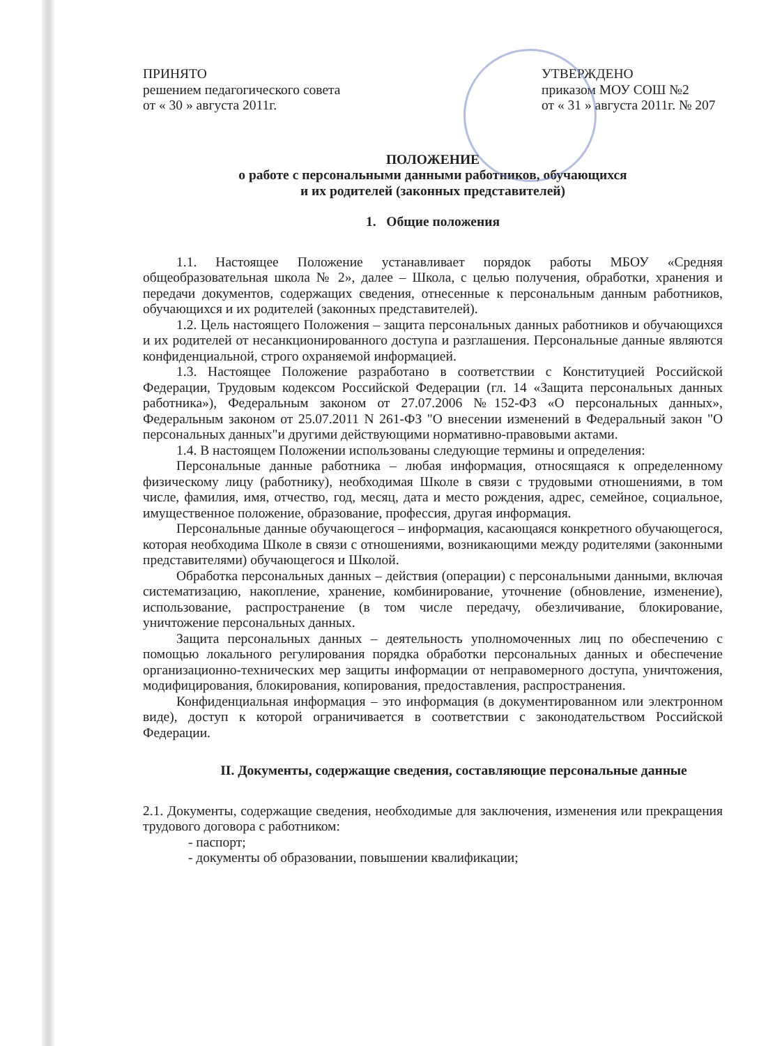ПРИНЯТО
решением педагогического совета
от « 30 » августа 2011г.
УТВЕРЖДЕНО
приказом МОУ СОШ №2
от « 31 » августа 2011г. № 207
ПОЛОЖЕНИЕ
о работе с персональными данными работников, обучающихся
и их родителей (законных представителей)
1. Общие положения
1.1. Настоящее Положение устанавливает порядок работы МБОУ «Средняя общеобразовательная школа № 2», далее – Школа, с целью получения, обработки, хранения и передачи документов, содержащих сведения, отнесенные к персональным данным работников, обучающихся и их родителей (законных представителей).
1.2. Цель настоящего Положения – защита персональных данных работников и обучающихся и их родителей от несанкционированного доступа и разглашения. Персональные данные являются конфиденциальной, строго охраняемой информацией.
1.3. Настоящее Положение разработано в соответствии с Конституцией Российской Федерации, Трудовым кодексом Российской Федерации (гл. 14 «Защита персональных данных работника»), Федеральным законом от 27.07.2006 №152-ФЗ «О персональных данных», Федеральным законом от 25.07.2011 N 261-ФЗ "О внесении изменений в Федеральный закон "О персональных данных"и другими действующими нормативно-правовыми актами.
1.4. В настоящем Положении использованы следующие термины и определения:
Персональные данные работника – любая информация, относящаяся к определенному физическому лицу (работнику), необходимая Школе в связи с трудовыми отношениями, в том числе, фамилия, имя, отчество, год, месяц, дата и место рождения, адрес, семейное, социальное, имущественное положение, образование, профессия, другая информация.
Персональные данные обучающегося – информация, касающаяся конкретного обучающегося, которая необходима Школе в связи с отношениями, возникающими между родителями (законными представителями) обучающегося и Школой.
Обработка персональных данных – действия (операции) с персональными данными, включая систематизацию, накопление, хранение, комбинирование, уточнение (обновление, изменение), использование, распространение (в том числе передачу, обезличивание, блокирование, уничтожение персональных данных.
Защита персональных данных – деятельность уполномоченных лиц по обеспечению с помощью локального регулирования порядка обработки персональных данных и обеспечение организационно-технических мер защиты информации от неправомерного доступа, уничтожения, модифицирования, блокирования, копирования, предоставления, распространения.
Конфиденциальная информация – это информация (в документированном или электронном виде), доступ к которой ограничивается в соответствии с законодательством Российской Федерации.
II. Документы, содержащие сведения, составляющие персональные данные
2.1. Документы, содержащие сведения, необходимые для заключения, изменения или прекращения трудового договора с работником:
- паспорт;
- документы об образовании, повышении квалификации;